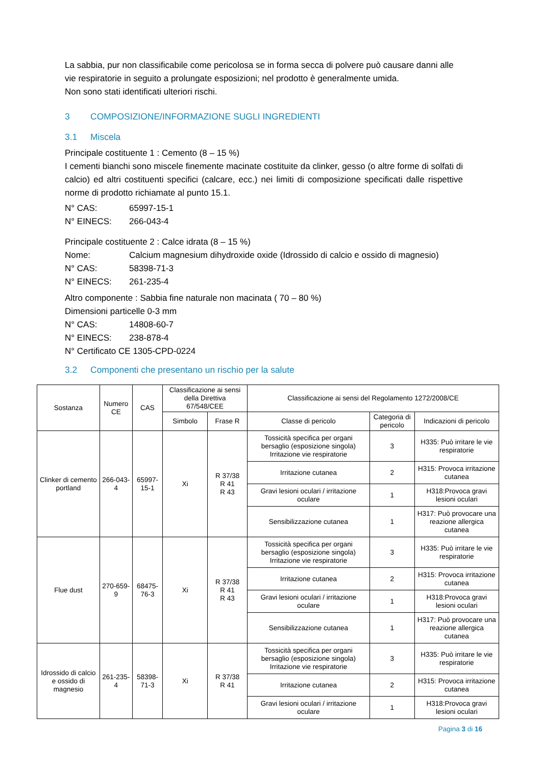La sabbia, pur non classificabile come pericolosa se in forma secca di polvere può causare danni alle vie respiratorie in seguito a prolungate esposizioni; nel prodotto è generalmente umida.
Non sono stati identificati ulteriori rischi.
3 COMPOSIZIONE/INFORMAZIONE SUGLI INGREDIENTI
3.1 Miscela
Principale costituente 1 : Cemento (8 – 15 %)
I cementi bianchi sono miscele finemente macinate costituite da clinker, gesso (o altre forme di solfati di calcio) ed altri costituenti specifici (calcare, ecc.) nei limiti di composizione specificati dalle rispettive norme di prodotto richiamate al punto 15.1.
N° CAS: 65997-15-1
N° EINECS: 266-043-4
Principale costituente 2 : Calce idrata (8 – 15 %)
Nome: Calcium magnesium dihydroxide oxide (Idrossido di calcio e ossido di magnesio)
N° CAS: 58398-71-3
N° EINECS: 261-235-4
Altro componente : Sabbia fine naturale non macinata ( 70 – 80 %)
Dimensioni particelle 0-3 mm
N° CAS: 14808-60-7
N° EINECS: 238-878-4
N° Certificato CE 1305-CPD-0224
3.2 Componenti che presentano un rischio per la salute
| Sostanza | Numero CE | CAS | Classificazione ai sensi della Direttiva 67/548/CEE | | Classificazione ai sensi del Regolamento 1272/2008/CE | | |
| --- | --- | --- | --- | --- | --- | --- | --- |
| | | | Simbolo | Frase R | Classe di pericolo | Categoria di pericolo | Indicazioni di pericolo |
| Clinker di cemento portland | 266-043-4 | 65997-15-1 | Xi | R 37/38 R 41 R 43 | Tossicità specifica per organi bersaglio (esposizione singola) Irritazione vie respiratorie | 3 | H335: Può irritare le vie respiratorie |
| | | | | | Irritazione cutanea | 2 | H315: Provoca irritazione cutanea |
| | | | | | Gravi lesioni oculari / irritazione oculare | 1 | H318:Provoca gravi lesioni oculari |
| | | | | | Sensibilizzazione cutanea | 1 | H317: Può provocare una reazione allergica cutanea |
| Flue dust | 270-659-9 | 68475-76-3 | Xi | R 37/38 R 41 R 43 | Tossicità specifica per organi bersaglio (esposizione singola) Irritazione vie respiratorie | 3 | H335: Può irritare le vie respiratorie |
| | | | | | Irritazione cutanea | 2 | H315: Provoca irritazione cutanea |
| | | | | | Gravi lesioni oculari / irritazione oculare | 1 | H318:Provoca gravi lesioni oculari |
| | | | | | Sensibilizzazione cutanea | 1 | H317: Può provocare una reazione allergica cutanea |
| Idrossido di calcio e ossido di magnesio | 261-235-4 | 58398-71-3 | Xi | R 37/38 R 41 | Tossicità specifica per organi bersaglio (esposizione singola) Irritazione vie respiratorie | 3 | H335: Può irritare le vie respiratorie |
| | | | | | Irritazione cutanea | 2 | H315: Provoca irritazione cutanea |
| | | | | | Gravi lesioni oculari / irritazione oculare | 1 | H318:Provoca gravi lesioni oculari |
Pagina 3 di 16